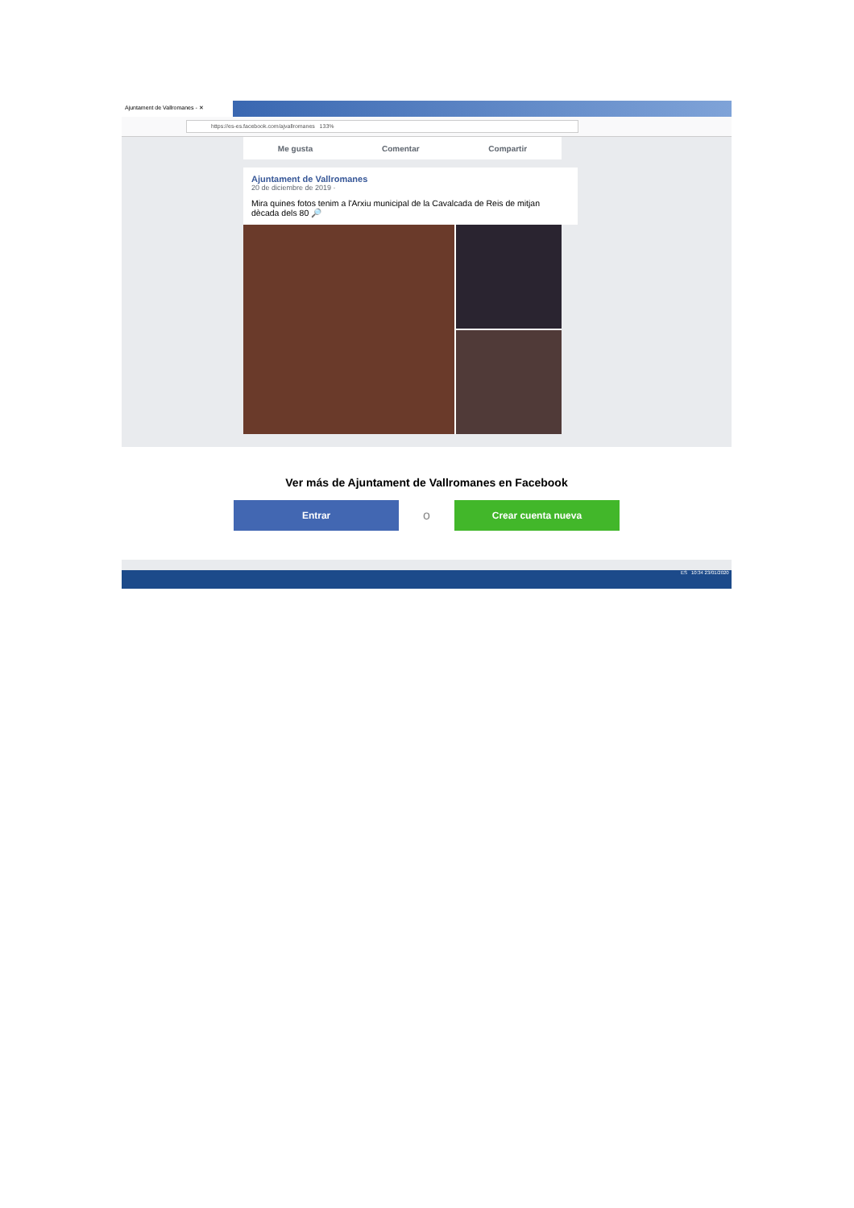Ajuntament de Vallromanes - ✕
https://es-es.facebook.com/ajvallromanes 133%
Me gusta Comentar Compartir
Ajuntament de Vallromanes
20 de diciembre de 2019 ·
Mira quines fotos tenim a l'Arxiu municipal de la Cavalcada de Reis de mitjan dècada dels 80 🔎
Ver más de Ajuntament de Vallromanes en Facebook
Entrar
o
Crear cuenta nueva
ES 10:34 23/01/2020